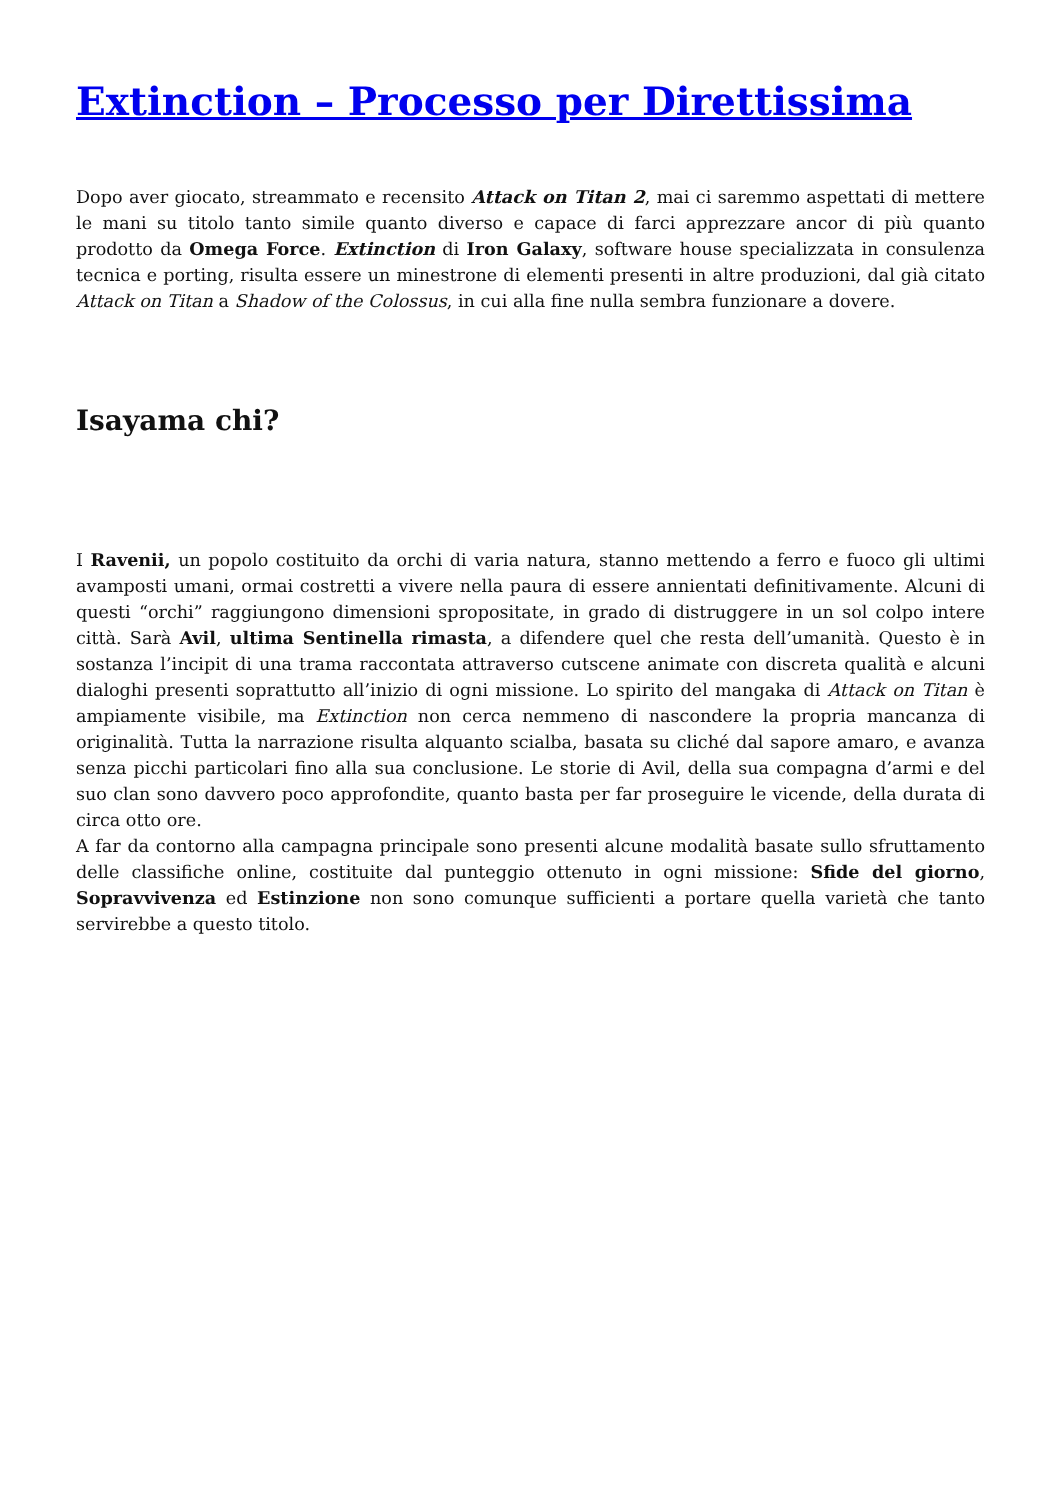Extinction – Processo per Direttissima
Dopo aver giocato, streammato e recensito Attack on Titan 2, mai ci saremmo aspettati di mettere le mani su titolo tanto simile quanto diverso e capace di farci apprezzare ancor di più quanto prodotto da Omega Force. Extinction di Iron Galaxy, software house specializzata in consulenza tecnica e porting, risulta essere un minestrone di elementi presenti in altre produzioni, dal già citato Attack on Titan a Shadow of the Colossus, in cui alla fine nulla sembra funzionare a dovere.
Isayama chi?
I Ravenii, un popolo costituito da orchi di varia natura, stanno mettendo a ferro e fuoco gli ultimi avamposti umani, ormai costretti a vivere nella paura di essere annientati definitivamente. Alcuni di questi “orchi” raggiungono dimensioni spropositate, in grado di distruggere in un sol colpo intere città. Sarà Avil, ultima Sentinella rimasta, a difendere quel che resta dell’umanità. Questo è in sostanza l’incipit di una trama raccontata attraverso cutscene animate con discreta qualità e alcuni dialoghi presenti soprattutto all’inizio di ogni missione. Lo spirito del mangaka di Attack on Titan è ampiamente visibile, ma Extinction non cerca nemmeno di nascondere la propria mancanza di originalità. Tutta la narrazione risulta alquanto scialba, basata su cliché dal sapore amaro, e avanza senza picchi particolari fino alla sua conclusione. Le storie di Avil, della sua compagna d’armi e del suo clan sono davvero poco approfondite, quanto basta per far proseguire le vicende, della durata di circa otto ore.
A far da contorno alla campagna principale sono presenti alcune modalità basate sullo sfruttamento delle classifiche online, costituite dal punteggio ottenuto in ogni missione: Sfide del giorno, Sopravvivenza ed Estinzione non sono comunque sufficienti a portare quella varietà che tanto servirebbe a questo titolo.